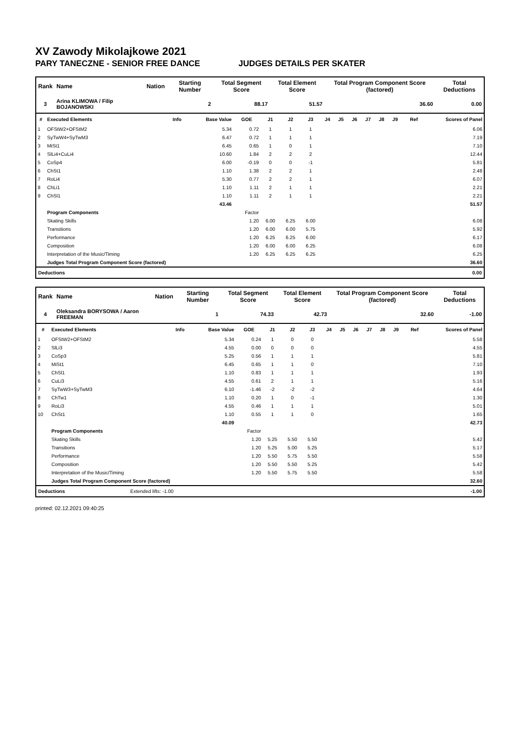XV Zawody Mikolajkowe 2021
PARY TANECZNE - SENIOR FREE DANCE JUDGES DETAILS PER SKATER
| Rank | Name | Nation | Starting Number | Total Segment Score | Total Element Score | Total Program Component Score (factored) | Total Deductions |
| --- | --- | --- | --- | --- | --- | --- | --- |
| 3 | Arina KLIMOWA / Filip BOJANOWSKI | | 2 | 88.17 | 51.57 | 36.60 | 0.00 |
| # | Executed Elements | Info | Base Value | GOE | J1 | J2 | J3 | J4 | J5 | J6 | J7 | J8 | J9 | Ref | Scores of Panel |
| --- | --- | --- | --- | --- | --- | --- | --- | --- | --- | --- | --- | --- | --- | --- | --- |
| 1 | OFStW2+OFStM2 | | 5.34 | 0.72 | 1 | 1 | 1 | | | | | | | | 6.06 |
| 2 | SyTwW4+SyTwM3 | | 6.47 | 0.72 | 1 | 1 | 1 | | | | | | | | 7.19 |
| 3 | MiSt1 | | 6.45 | 0.65 | 1 | 0 | 1 | | | | | | | | 7.10 |
| 4 | SlLi4+CuLi4 | | 10.60 | 1.84 | 2 | 2 | 2 | | | | | | | | 12.44 |
| 5 | CoSp4 | | 6.00 | -0.19 | 0 | 0 | -1 | | | | | | | | 5.81 |
| 6 | ChSt1 | | 1.10 | 1.38 | 2 | 2 | 1 | | | | | | | | 2.48 |
| 7 | RoLi4 | | 5.30 | 0.77 | 2 | 2 | 1 | | | | | | | | 6.07 |
| 8 | ChLi1 | | 1.10 | 1.11 | 2 | 1 | 1 | | | | | | | | 2.21 |
| 9 | ChSl1 | | 1.10 | 1.11 | 2 | 1 | 1 | | | | | | | | 2.21 |
| | | | 43.46 | | | | | | | | | | | | 51.57 |
| | Program Components | | | Factor | | | | | | | | | | | |
| | Skating Skills | | | 1.20 | 6.00 | 6.25 | 6.00 | | | | | | | | 6.08 |
| | Transitions | | | 1.20 | 6.00 | 6.00 | 5.75 | | | | | | | | 5.92 |
| | Performance | | | 1.20 | 6.25 | 6.25 | 6.00 | | | | | | | | 6.17 |
| | Composition | | | 1.20 | 6.00 | 6.00 | 6.25 | | | | | | | | 6.08 |
| | Interpretation of the Music/Timing | | | 1.20 | 6.25 | 6.25 | 6.25 | | | | | | | | 6.25 |
| | Judges Total Program Component Score (factored) | | | | | | | | | | | | | | 36.60 |
| Deductions | 0.00 |
| Rank | Name | Nation | Starting Number | Total Segment Score | Total Element Score | Total Program Component Score (factored) | Total Deductions |
| --- | --- | --- | --- | --- | --- | --- | --- |
| 4 | Oleksandra BORYSOWA / Aaron FREEMAN | | 1 | 74.33 | 42.73 | 32.60 | -1.00 |
| # | Executed Elements | Info | Base Value | GOE | J1 | J2 | J3 | J4 | J5 | J6 | J7 | J8 | J9 | Ref | Scores of Panel |
| --- | --- | --- | --- | --- | --- | --- | --- | --- | --- | --- | --- | --- | --- | --- | --- |
| 1 | OFStW2+OFStM2 | | 5.34 | 0.24 | 1 | 0 | 0 | | | | | | | | 5.58 |
| 2 | SlLi3 | | 4.55 | 0.00 | 0 | 0 | 0 | | | | | | | | 4.55 |
| 3 | CoSp3 | | 5.25 | 0.56 | 1 | 1 | 1 | | | | | | | | 5.81 |
| 4 | MiSt1 | | 6.45 | 0.65 | 1 | 1 | 0 | | | | | | | | 7.10 |
| 5 | ChSl1 | | 1.10 | 0.83 | 1 | 1 | 1 | | | | | | | | 1.93 |
| 6 | CuLi3 | | 4.55 | 0.61 | 2 | 1 | 1 | | | | | | | | 5.16 |
| 7 | SyTwW3+SyTwM3 | | 6.10 | -1.46 | -2 | -2 | -2 | | | | | | | | 4.64 |
| 8 | ChTw1 | | 1.10 | 0.20 | 1 | 0 | -1 | | | | | | | | 1.30 |
| 9 | RoLi3 | | 4.55 | 0.46 | 1 | 1 | 1 | | | | | | | | 5.01 |
| 10 | ChSt1 | | 1.10 | 0.55 | 1 | 1 | 0 | | | | | | | | 1.65 |
| | | | 40.09 | | | | | | | | | | | | 42.73 |
| | Program Components | | | Factor | | | | | | | | | | | |
| | Skating Skills | | | 1.20 | 5.25 | 5.50 | 5.50 | | | | | | | | 5.42 |
| | Transitions | | | 1.20 | 5.25 | 5.00 | 5.25 | | | | | | | | 5.17 |
| | Performance | | | 1.20 | 5.50 | 5.75 | 5.50 | | | | | | | | 5.58 |
| | Composition | | | 1.20 | 5.50 | 5.50 | 5.25 | | | | | | | | 5.42 |
| | Interpretation of the Music/Timing | | | 1.20 | 5.50 | 5.75 | 5.50 | | | | | | | | 5.58 |
| | Judges Total Program Component Score (factored) | | | | | | | | | | | | | | 32.60 |
| Deductions | Extended lifts: -1.00 | -1.00 |
printed: 02.12.2021 09:40:25